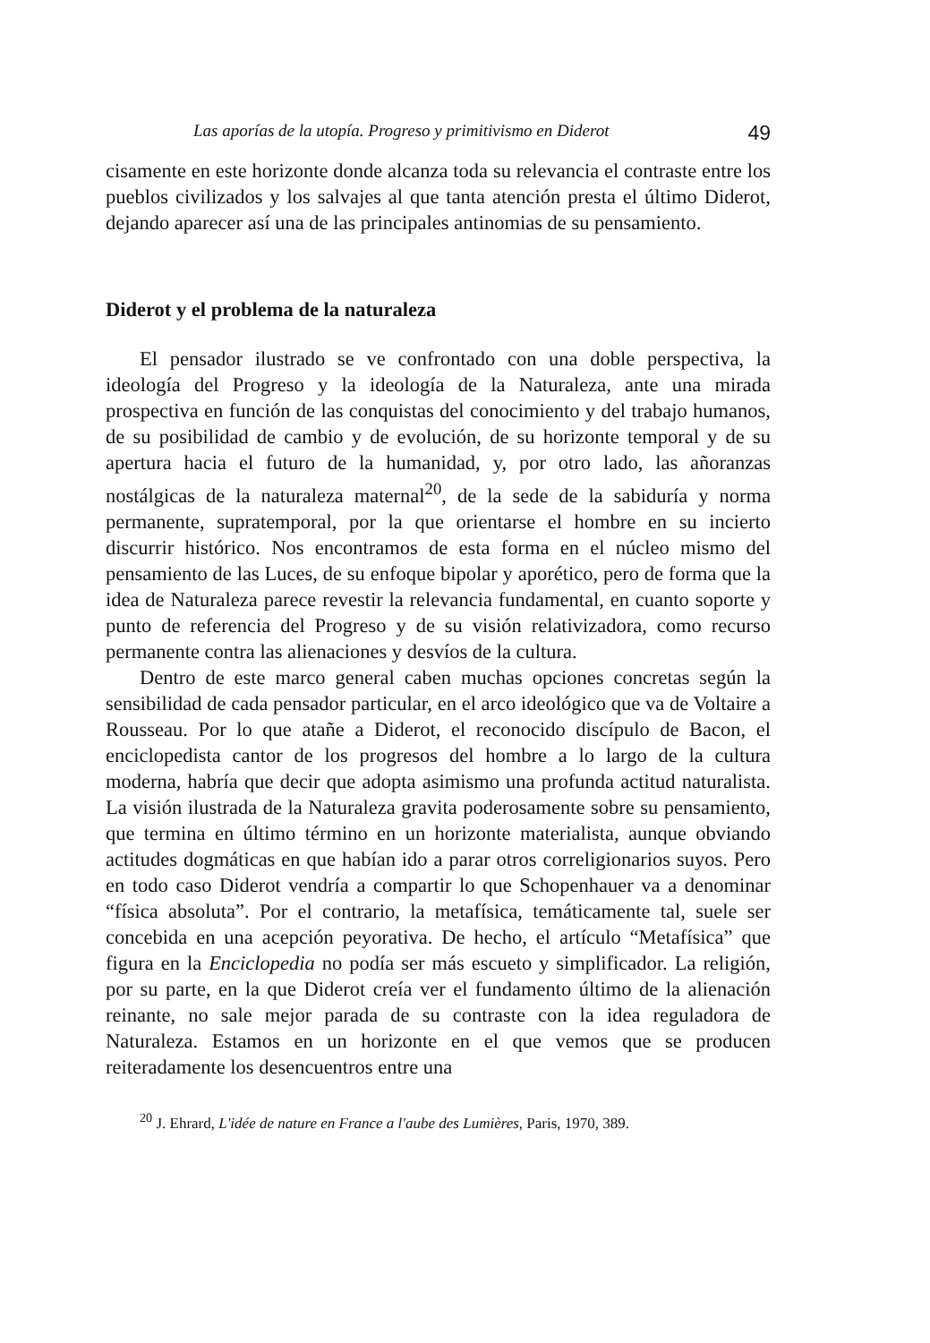Las aporías de la utopía. Progreso y primitivismo en Diderot 49
cisamente en este horizonte donde alcanza toda su relevancia el contraste entre los pueblos civilizados y los salvajes al que tanta atención presta el último Diderot, dejando aparecer así una de las principales antinomias de su pensamiento.
Diderot y el problema de la naturaleza
El pensador ilustrado se ve confrontado con una doble perspectiva, la ideología del Progreso y la ideología de la Naturaleza, ante una mirada prospectiva en función de las conquistas del conocimiento y del trabajo humanos, de su posibilidad de cambio y de evolución, de su horizonte temporal y de su apertura hacia el futuro de la humanidad, y, por otro lado, las añoranzas nostálgicas de la naturaleza maternal<sup>20</sup>, de la sede de la sabiduría y norma permanente, supratemporal, por la que orientarse el hombre en su incierto discurrir histórico. Nos encontramos de esta forma en el núcleo mismo del pensamiento de las Luces, de su enfoque bipolar y aporético, pero de forma que la idea de Naturaleza parece revestir la relevancia fundamental, en cuanto soporte y punto de referencia del Progreso y de su visión relativizadora, como recurso permanente contra las alienaciones y desvíos de la cultura.
Dentro de este marco general caben muchas opciones concretas según la sensibilidad de cada pensador particular, en el arco ideológico que va de Voltaire a Rousseau. Por lo que atañe a Diderot, el reconocido discípulo de Bacon, el enciclopedista cantor de los progresos del hombre a lo largo de la cultura moderna, habría que decir que adopta asimismo una profunda actitud naturalista. La visión ilustrada de la Naturaleza gravita poderosamente sobre su pensamiento, que termina en último término en un horizonte materialista, aunque obviando actitudes dogmáticas en que habían ido a parar otros correligionarios suyos. Pero en todo caso Diderot vendría a compartir lo que Schopenhauer va a denominar “física absoluta”. Por el contrario, la metafísica, temáticamente tal, suele ser concebida en una acepción peyorativa. De hecho, el artículo “Metafísica” que figura en la Enciclopedia no podía ser más escueto y simplificador. La religión, por su parte, en la que Diderot creía ver el fundamento último de la alienación reinante, no sale mejor parada de su contraste con la idea reguladora de Naturaleza. Estamos en un horizonte en el que vemos que se producen reiteradamente los desencuentros entre una
<sup>20</sup> J. Ehrard, L'idée de nature en France a l'aube des Lumières, Paris, 1970, 389.